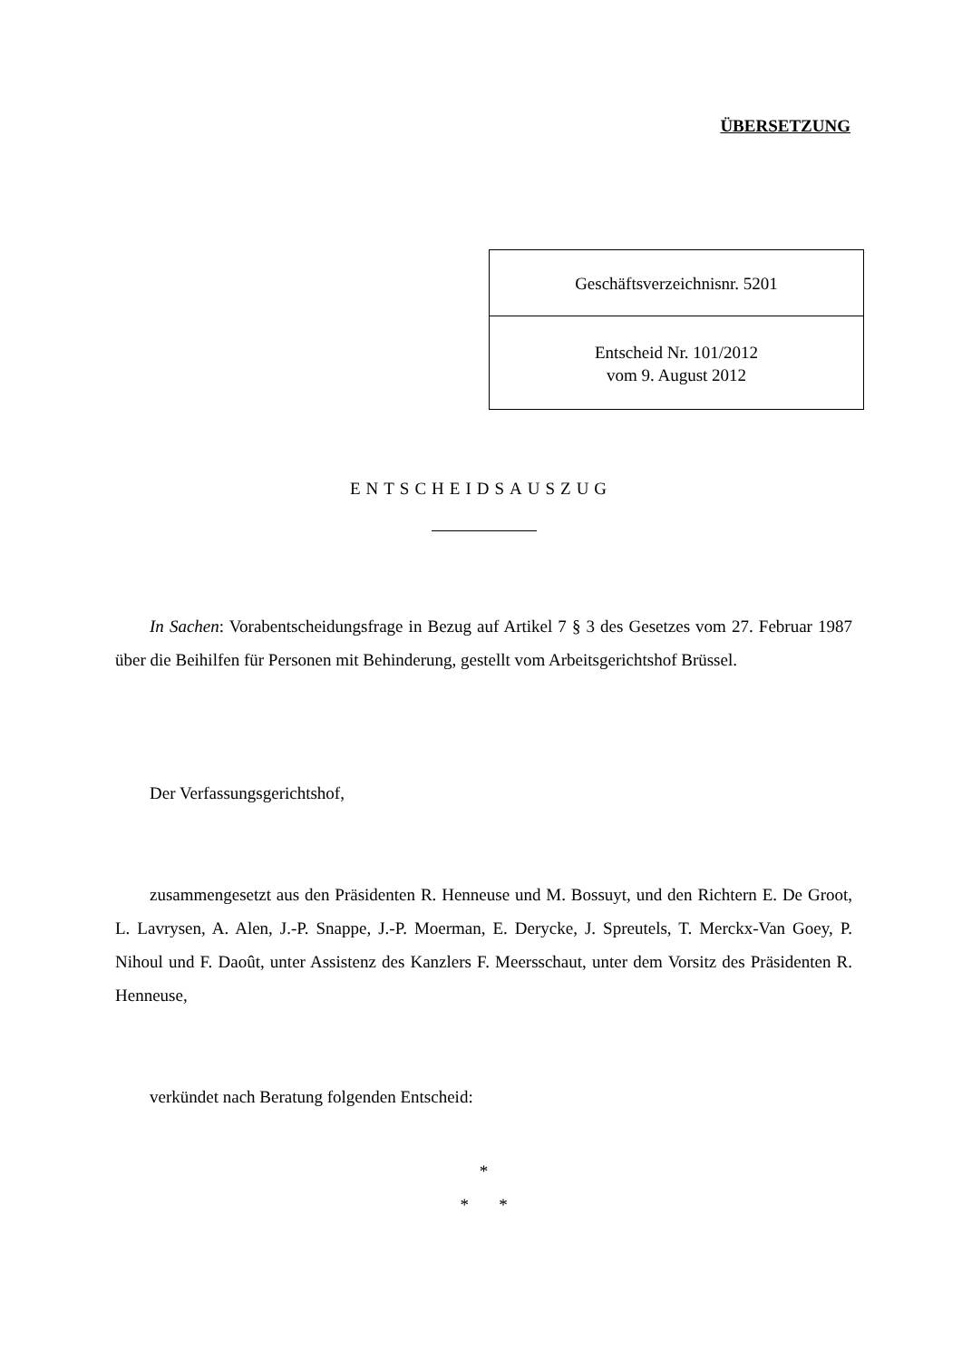ÜBERSETZUNG
Geschäftsverzeichnisnr. 5201
Entscheid Nr. 101/2012
vom 9. August 2012
ENTSCHEIDSAUSZUG
In Sachen: Vorabentscheidungsfrage in Bezug auf Artikel 7 § 3 des Gesetzes vom 27. Februar 1987 über die Beihilfen für Personen mit Behinderung, gestellt vom Arbeitsgerichtshof Brüssel.
Der Verfassungsgerichtshof,
zusammengesetzt aus den Präsidenten R. Henneuse und M. Bossuyt, und den Richtern E. De Groot, L. Lavrysen, A. Alen, J.-P. Snappe, J.-P. Moerman, E. Derycke, J. Spreutels, T. Merckx-Van Goey, P. Nihoul und F. Daoût, unter Assistenz des Kanzlers F. Meersschaut, unter dem Vorsitz des Präsidenten R. Henneuse,
verkündet nach Beratung folgenden Entscheid:
*
* *